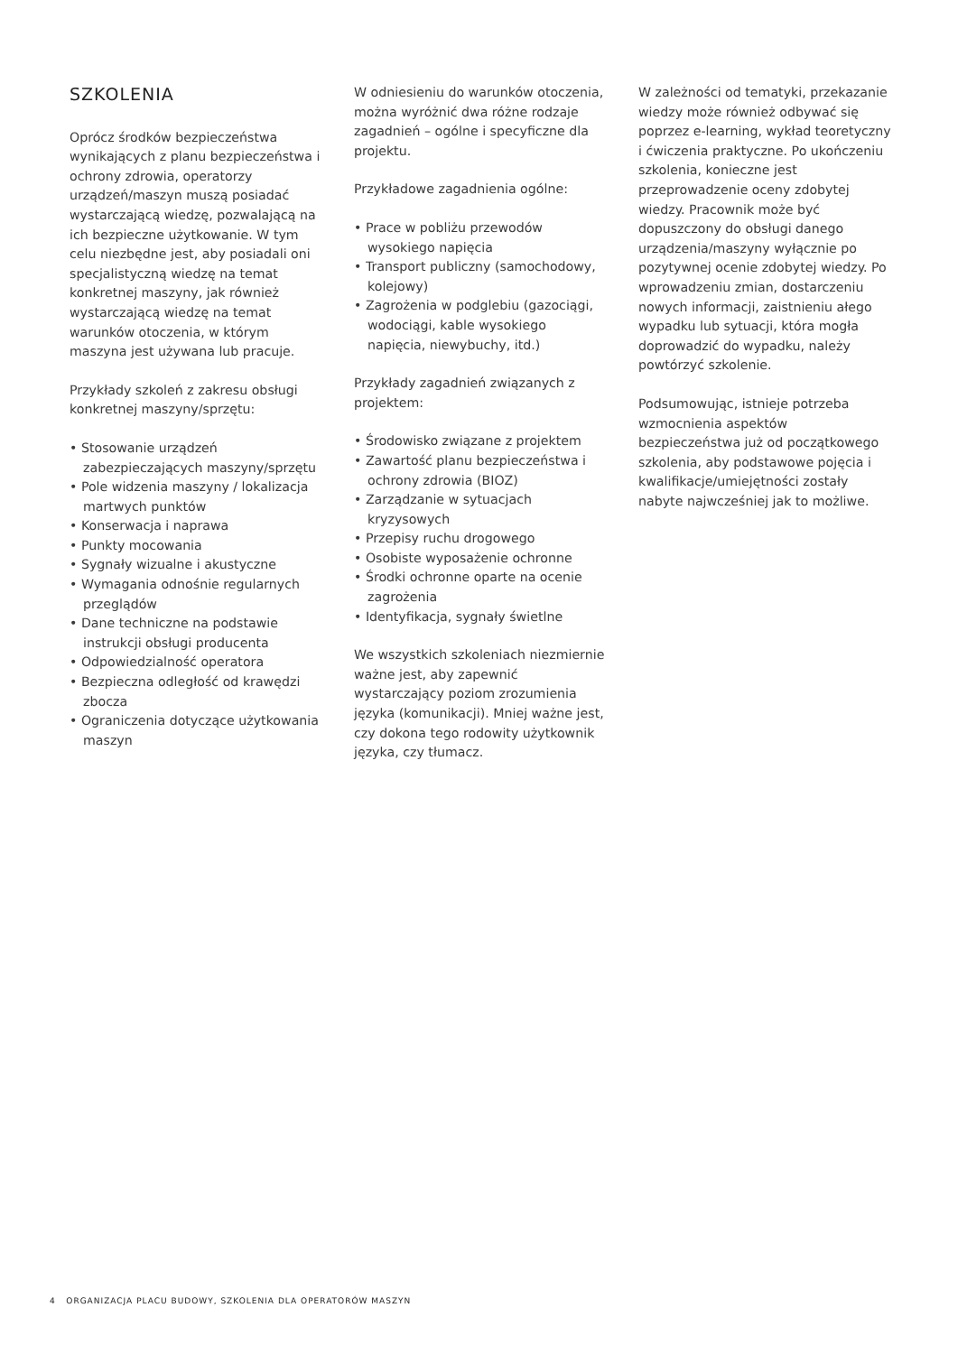SZKOLENIA
Oprócz środków bezpieczeństwa wynikających z planu bezpieczeństwa i ochrony zdrowia, operatorzy urządzeń/maszyn muszą posiadać wystarczającą wiedzę, pozwalającą na ich bezpieczne użytkowanie. W tym celu niezbędne jest, aby posiadali oni specjalistyczną wiedzę na temat konkretnej maszyny, jak również wystarczającą wiedzę na temat warunków otoczenia, w którym maszyna jest używana lub pracuje.
Przykłady szkoleń z zakresu obsługi konkretnej maszyny/sprzętu:
• Stosowanie urządzeń zabezpieczających maszyny/sprzętu
• Pole widzenia maszyny / lokalizacja martwych punktów
• Konserwacja i naprawa
• Punkty mocowania
• Sygnały wizualne i akustyczne
• Wymagania odnośnie regularnych przeglądów
• Dane techniczne na podstawie instrukcji obsługi producenta
• Odpowiedzialność operatora
• Bezpieczna odległość od krawędzi zbocza
• Ograniczenia dotyczące użytkowania maszyn
W odniesieniu do warunków otoczenia, można wyróżnić dwa różne rodzaje zagadnień – ogólne i specyficzne dla projektu.
Przykładowe zagadnienia ogólne:
• Prace w pobliżu przewodów wysokiego napięcia
• Transport publiczny (samochodowy, kolejowy)
• Zagrożenia w podglebiu (gazociągi, wodociągi, kable wysokiego napięcia, niewybuchy, itd.)
Przykłady zagadnień związanych z projektem:
• Środowisko związane z projektem
• Zawartość planu bezpieczeństwa i ochrony zdrowia (BIOZ)
• Zarządzanie w sytuacjach kryzysowych
• Przepisy ruchu drogowego
• Osobiste wyposażenie ochronne
• Środki ochronne oparte na ocenie zagrożenia
• Identyfikacja, sygnały świetlne
We wszystkich szkoleniach niezmiernie ważne jest, aby zapewnić wystarczający poziom zrozumienia języka (komunikacji). Mniej ważne jest, czy dokona tego rodowity użytkownik języka, czy tłumacz.
W zależności od tematyki, przekazanie wiedzy może również odbywać się poprzez e-learning, wykład teoretyczny i ćwiczenia praktyczne. Po ukończeniu szkolenia, konieczne jest przeprowadzenie oceny zdobytej wiedzy. Pracownik może być dopuszczony do obsługi danego urządzenia/maszyny wyłącznie po pozytywnej ocenie zdobytej wiedzy. Po wprowadzeniu zmian, dostarczeniu nowych informacji, zaistnieniu ałego wypadku lub sytuacji, która mogła doprowadzić do wypadku, należy powtórzyć szkolenie.
Podsumowując, istnieje potrzeba wzmocnienia aspektów bezpieczeństwa już od początkowego szkolenia, aby podstawowe pojęcia i kwalifikacje/umiejętności zostały nabyte najwcześniej jak to możliwe.
4 ORGANIZACJA PLACU BUDOWY, SZKOLENIA DLA OPERATORÓW MASZYN